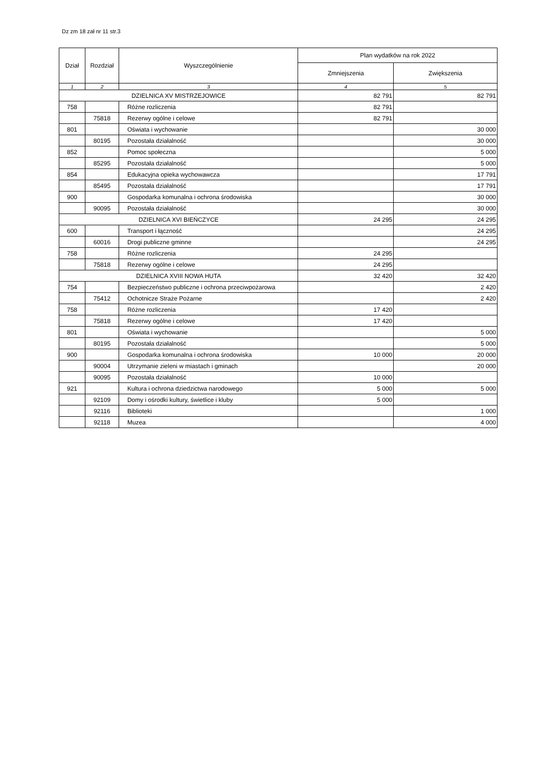Dz zm 18 zał nr 11 str.3
| Dział | Rozdział | Wyszczególnienie | Plan wydatków na rok 2022 | |
| --- | --- | --- | --- | --- |
| | | | Zmniejszenia | Zwiększenia |
| 1 | 2 | 3 | 4 | 5 |
| DZIELNICA XV MISTRZEJOWICE | | | 82 791 | 82 791 |
| 758 | | Różne rozliczenia | 82 791 | |
| | 75818 | Rezerwy ogólne i celowe | 82 791 | |
| 801 | | Oświata i wychowanie | | 30 000 |
| | 80195 | Pozostała działalność | | 30 000 |
| 852 | | Pomoc społeczna | | 5 000 |
| | 85295 | Pozostała działalność | | 5 000 |
| 854 | | Edukacyjna opieka wychowawcza | | 17 791 |
| | 85495 | Pozostała działalność | | 17 791 |
| 900 | | Gospodarka komunalna i ochrona środowiska | | 30 000 |
| | 90095 | Pozostała działalność | | 30 000 |
| DZIELNICA XVI BIEŃCZYCE | | | 24 295 | 24 295 |
| 600 | | Transport i łączność | | 24 295 |
| | 60016 | Drogi publiczne gminne | | 24 295 |
| 758 | | Różne rozliczenia | 24 295 | |
| | 75818 | Rezerwy ogólne i celowe | 24 295 | |
| DZIELNICA XVIII NOWA HUTA | | | 32 420 | 32 420 |
| 754 | | Bezpieczeństwo publiczne i ochrona przeciwpożarowa | | 2 420 |
| | 75412 | Ochotnicze Straże Pożarne | | 2 420 |
| 758 | | Różne rozliczenia | 17 420 | |
| | 75818 | Rezerwy ogólne i celowe | 17 420 | |
| 801 | | Oświata i wychowanie | | 5 000 |
| | 80195 | Pozostała działalność | | 5 000 |
| 900 | | Gospodarka komunalna i ochrona środowiska | 10 000 | 20 000 |
| | 90004 | Utrzymanie zieleni w miastach i gminach | | 20 000 |
| | 90095 | Pozostała działalność | 10 000 | |
| 921 | | Kultura i ochrona dziedzictwa narodowego | 5 000 | 5 000 |
| | 92109 | Domy i ośrodki kultury, świetlice i kluby | 5 000 | |
| | 92116 | Biblioteki | | 1 000 |
| | 92118 | Muzea | | 4 000 |